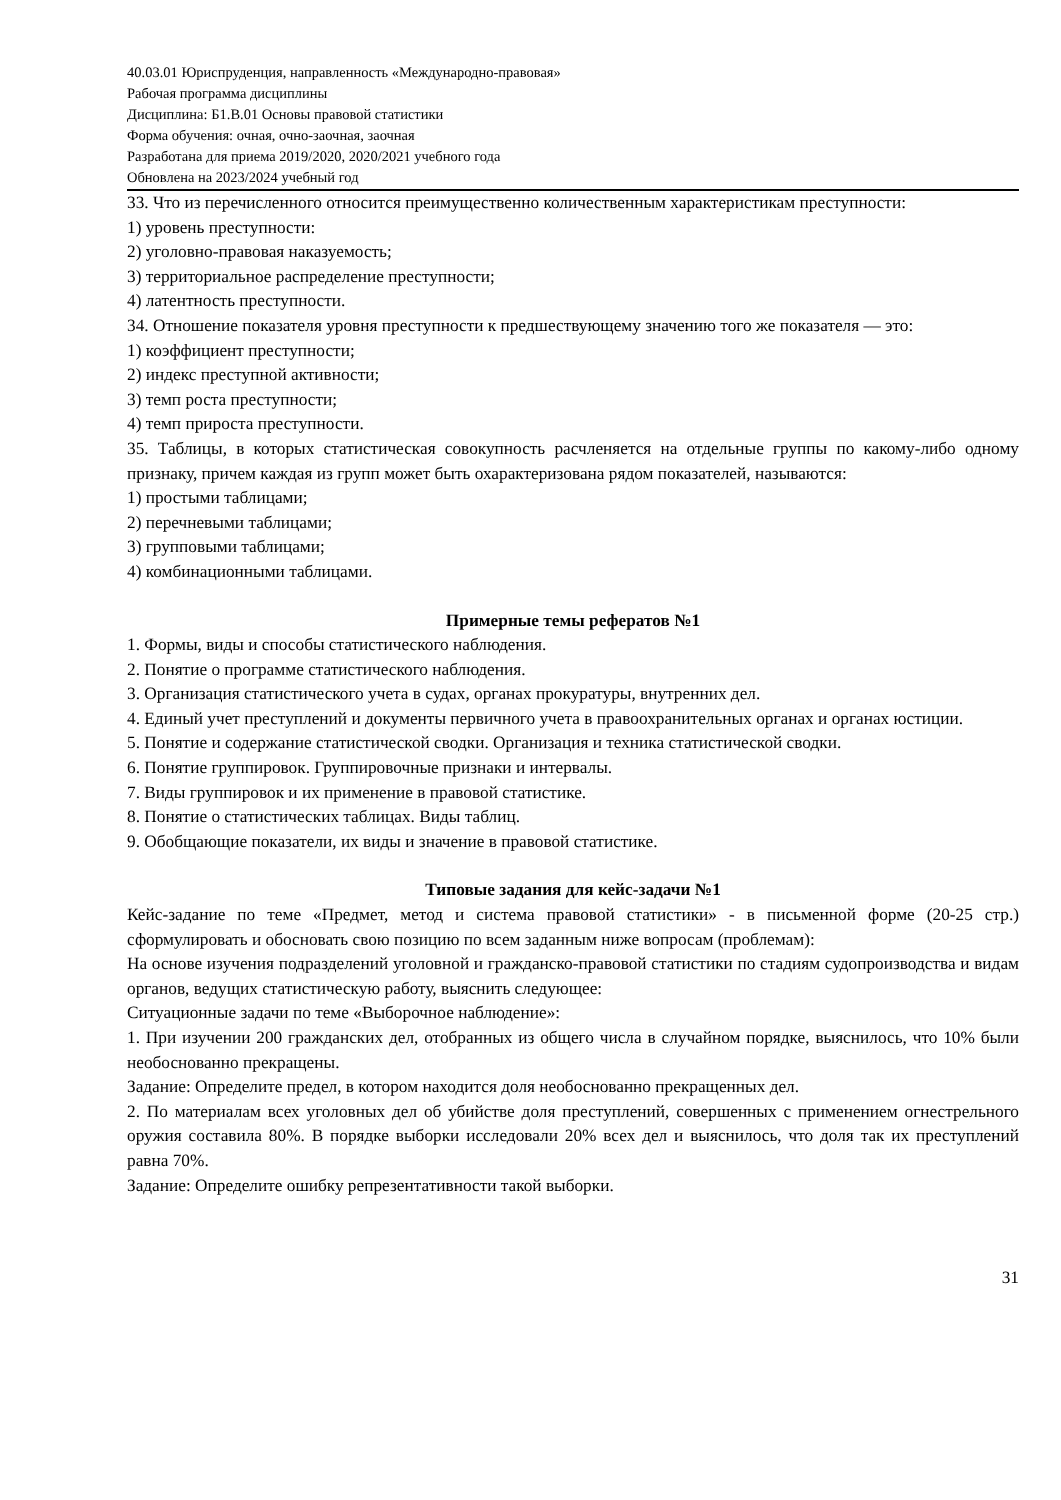40.03.01 Юриспруденция, направленность «Международно-правовая»
Рабочая программа дисциплины
Дисциплина: Б1.В.01 Основы правовой статистики
Форма обучения: очная, очно-заочная, заочная
Разработана для приема 2019/2020, 2020/2021 учебного года
Обновлена на 2023/2024 учебный год
33. Что из перечисленного относится преимущественно количественным характеристикам преступности:
1) уровень преступности:
2) уголовно-правовая наказуемость;
3) территориальное распределение преступности;
4) латентность преступности.
34. Отношение показателя уровня преступности к предшествующему значению того же показателя — это:
1) коэффициент преступности;
2) индекс преступной активности;
3) темп роста преступности;
4) темп прироста преступности.
35. Таблицы, в которых статистическая совокупность расчленяется на отдельные группы по какому-либо одному признаку, причем каждая из групп может быть охарактеризована рядом показателей, называются:
1) простыми таблицами;
2) перечневыми таблицами;
3) групповыми таблицами;
4) комбинационными таблицами.
Примерные темы рефератов №1
1. Формы, виды и способы статистического наблюдения.
2. Понятие о программе статистического наблюдения.
3. Организация статистического учета в судах, органах прокуратуры, внутренних дел.
4. Единый учет преступлений и документы первичного учета в правоохранительных органах и органах юстиции.
5. Понятие и содержание статистической сводки. Организация и техника статистической сводки.
6. Понятие группировок. Группировочные признаки и интервалы.
7. Виды группировок и их применение в правовой статистике.
8. Понятие о статистических таблицах. Виды таблиц.
9. Обобщающие показатели, их виды и значение в правовой статистике.
Типовые задания для кейс-задачи №1
Кейс-задание по теме «Предмет, метод и система правовой статистики» - в письменной форме (20-25 стр.) сформулировать и обосновать свою позицию по всем заданным ниже вопросам (проблемам):
На основе изучения подразделений уголовной и гражданско-правовой статистики по стадиям судопроизводства и видам органов, ведущих статистическую работу, выяснить следующее:
Ситуационные задачи по теме «Выборочное наблюдение»:
1. При изучении 200 гражданских дел, отобранных из общего числа в случайном порядке, выяснилось, что 10% были необоснованно прекращены.
Задание: Определите предел, в котором находится доля необоснованно прекращенных дел.
2. По материалам всех уголовных дел об убийстве доля преступлений, совершенных с применением огнестрельного оружия составила 80%. В порядке выборки исследовали 20% всех дел и выяснилось, что доля так их преступлений равна 70%.
Задание: Определите ошибку репрезентативности такой выборки.
31